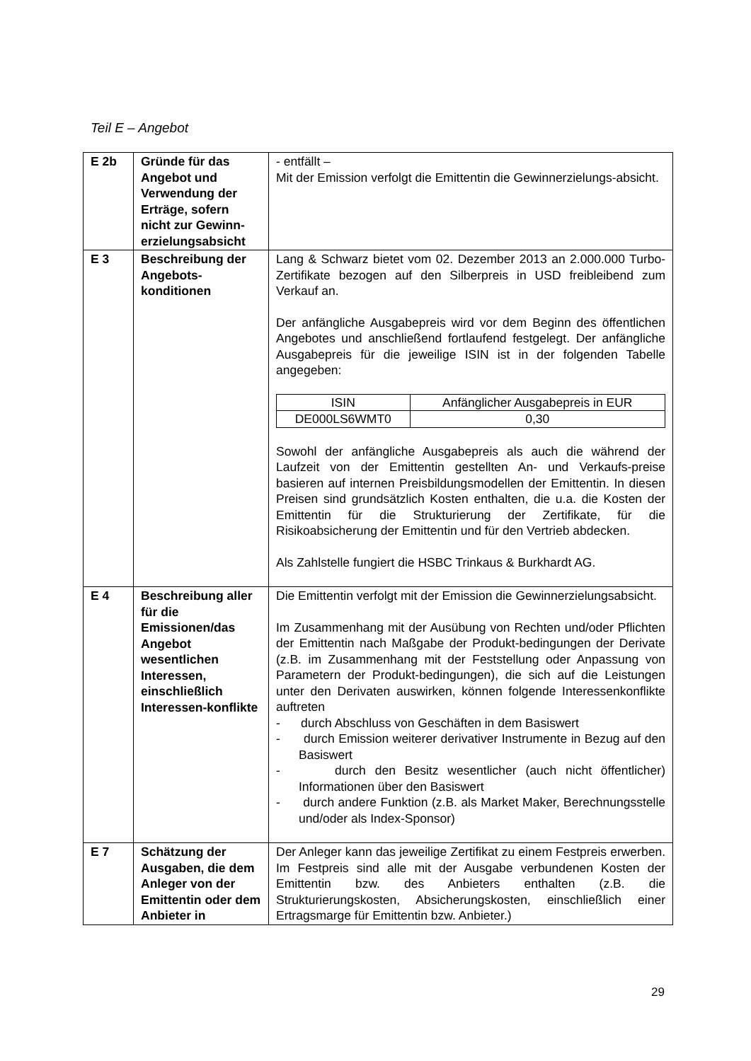Teil E – Angebot
| E 2b | Gründe für das Angebot und Verwendung der Erträge, sofern nicht zur Gewinn-erzielungsabsicht | - entfällt – Mit der Emission verfolgt die Emittentin die Gewinnerzielungs-absicht. |
| E 3 | Beschreibung der Angebots-konditionen | Lang & Schwarz bietet vom 02. Dezember 2013 an 2.000.000 Turbo-Zertifikate bezogen auf den Silberpreis in USD freibleibend zum Verkauf an. Der anfängliche Ausgabepreis wird vor dem Beginn des öffentlichen Angebotes und anschließend fortlaufend festgelegt. Der anfängliche Ausgabepreis für die jeweilige ISIN ist in der folgenden Tabelle angegeben: / ISIN / Anfänglicher Ausgabepreis in EUR / / --- / --- / / DE000LS6WMT0 / 0,30 / Sowohl der anfängliche Ausgabepreis als auch die während der Laufzeit von der Emittentin gestellten An- und Verkaufs-preise basieren auf internen Preisbildungsmodellen der Emittentin. In diesen Preisen sind grundsätzlich Kosten enthalten, die u.a. die Kosten der Emittentin für die Strukturierung der Zertifikate, für die Risikoabsicherung der Emittentin und für den Vertrieb abdecken. Als Zahlstelle fungiert die HSBC Trinkaus & Burkhardt AG. |
| E 4 | Beschreibung aller für die Emissionen/das Angebot wesentlichen Interessen, einschließlich Interessen-konflikte | Die Emittentin verfolgt mit der Emission die Gewinnerzielungsabsicht. Im Zusammenhang mit der Ausübung von Rechten und/oder Pflichten der Emittentin nach Maßgabe der Produkt-bedingungen der Derivate (z.B. im Zusammenhang mit der Feststellung oder Anpassung von Parametern der Produkt-bedingungen), die sich auf die Leistungen unter den Derivaten auswirken, können folgende Interessenkonflikte auftreten - durch Abschluss von Geschäften in dem Basiswert - durch Emission weiterer derivativer Instrumente in Bezug auf den Basiswert - durch den Besitz wesentlicher (auch nicht öffentlicher) Informationen über den Basiswert - durch andere Funktion (z.B. als Market Maker, Berechnungsstelle und/oder als Index-Sponsor) |
| E 7 | Schätzung der Ausgaben, die dem Anleger von der Emittentin oder dem Anbieter in | Der Anleger kann das jeweilige Zertifikat zu einem Festpreis erwerben. Im Festpreis sind alle mit der Ausgabe verbundenen Kosten der Emittentin bzw. des Anbieters enthalten (z.B. die Strukturierungskosten, Absicherungskosten, einschließlich einer Ertragsmarge für Emittentin bzw. Anbieter.) |
29